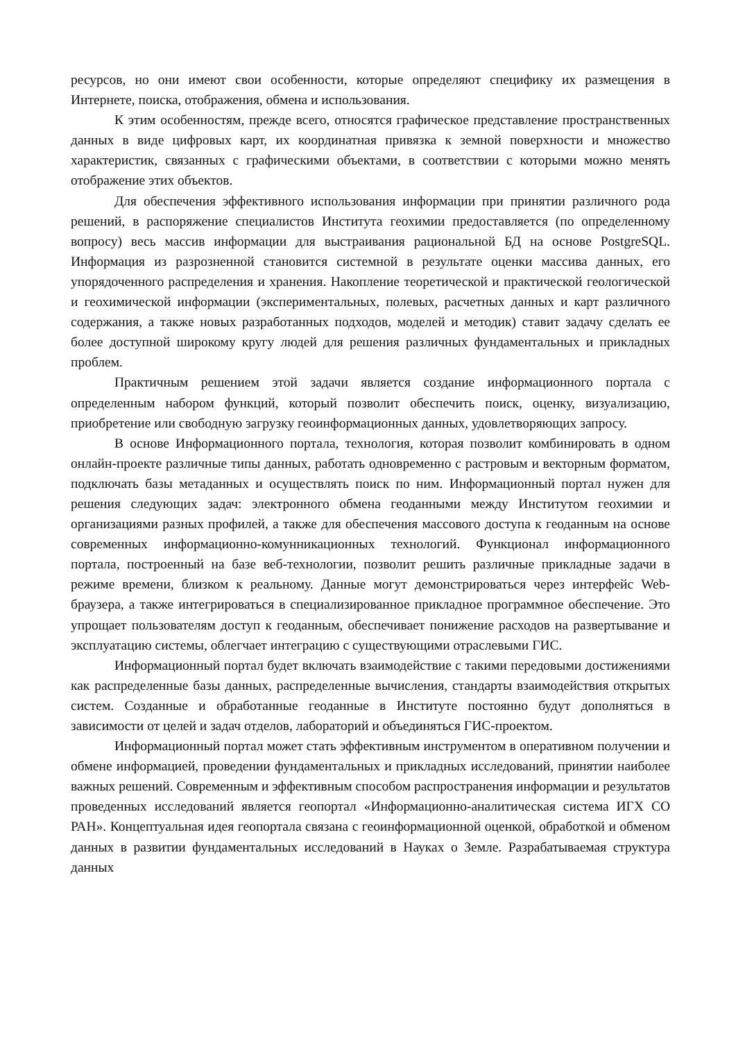ресурсов, но они имеют свои особенности, которые определяют специфику их размещения в Интернете, поиска, отображения, обмена и использования.
К этим особенностям, прежде всего, относятся графическое представление пространственных данных в виде цифровых карт, их координатная привязка к земной поверхности и множество характеристик, связанных с графическими объектами, в соответствии с которыми можно менять отображение этих объектов.
Для обеспечения эффективного использования информации при принятии различного рода решений, в распоряжение специалистов Института геохимии предоставляется (по определенному вопросу) весь массив информации для выстраивания рациональной БД на основе PostgreSQL. Информация из разрозненной становится системной в результате оценки массива данных, его упорядоченного распределения и хранения. Накопление теоретической и практической геологической и геохимической информации (экспериментальных, полевых, расчетных данных и карт различного содержания, а также новых разработанных подходов, моделей и методик) ставит задачу сделать ее более доступной широкому кругу людей для решения различных фундаментальных и прикладных проблем.
Практичным решением этой задачи является создание информационного портала с определенным набором функций, который позволит обеспечить поиск, оценку, визуализацию, приобретение или свободную загрузку геоинформационных данных, удовлетворяющих запросу.
В основе Информационного портала, технология, которая позволит комбинировать в одном онлайн-проекте различные типы данных, работать одновременно с растровым и векторным форматом, подключать базы метаданных и осуществлять поиск по ним. Информационный портал нужен для решения следующих задач: электронного обмена геоданными между Институтом геохимии и организациями разных профилей, а также для обеспечения массового доступа к геоданным на основе современных информационно-комунникационных технологий. Функционал информационного портала, построенный на базе веб-технологии, позволит решить различные прикладные задачи в режиме времени, близком к реальному. Данные могут демонстрироваться через интерфейс Web-браузера, а также интегрироваться в специализированное прикладное программное обеспечение. Это упрощает пользователям доступ к геоданным, обеспечивает понижение расходов на развертывание и эксплуатацию системы, облегчает интеграцию с существующими отраслевыми ГИС.
Информационный портал будет включать взаимодействие с такими передовыми достижениями как распределенные базы данных, распределенные вычисления, стандарты взаимодействия открытых систем. Созданные и обработанные геоданные в Институте постоянно будут дополняться в зависимости от целей и задач отделов, лабораторий и объединяться ГИС-проектом.
Информационный портал может стать эффективным инструментом в оперативном получении и обмене информацией, проведении фундаментальных и прикладных исследований, принятии наиболее важных решений. Современным и эффективным способом распространения информации и результатов проведенных исследований является геопортал «Информационно-аналитическая система ИГХ СО РАН». Концептуальная идея геопортала связана с геоинформационной оценкой, обработкой и обменом данных в развитии фундаментальных исследований в Науках о Земле. Разрабатываемая структура данных